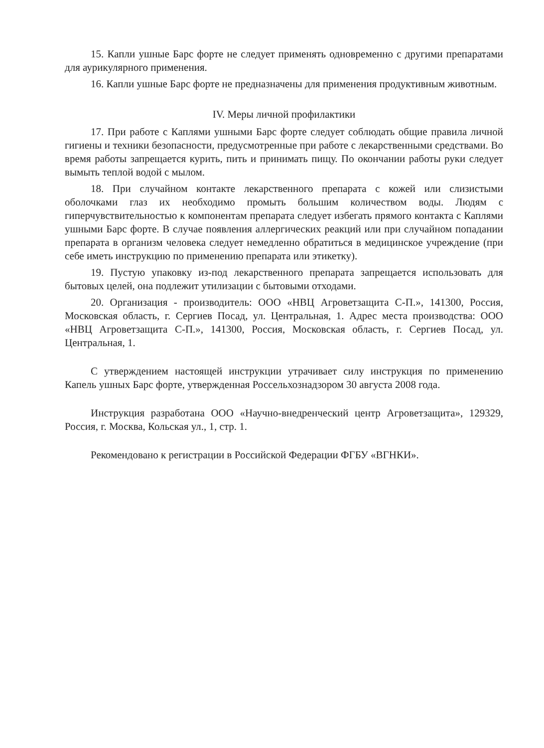15. Капли ушные Барс форте не следует применять одновременно с другими препаратами для аурикулярного применения.
16. Капли ушные Барс форте не предназначены для применения продуктивным животным.
IV. Меры личной профилактики
17. При работе с Каплями ушными Барс форте следует соблюдать общие правила личной гигиены и техники безопасности, предусмотренные при работе с лекарственными средствами. Во время работы запрещается курить, пить и принимать пищу. По окончании работы руки следует вымыть теплой водой с мылом.
18. При случайном контакте лекарственного препарата с кожей или слизистыми оболочками глаз их необходимо промыть большим количеством воды. Людям с гиперчувствительностью к компонентам препарата следует избегать прямого контакта с Каплями ушными Барс форте. В случае появления аллергических реакций или при случайном попадании препарата в организм человека следует немедленно обратиться в медицинское учреждение (при себе иметь инструкцию по применению препарата или этикетку).
19. Пустую упаковку из-под лекарственного препарата запрещается использовать для бытовых целей, она подлежит утилизации с бытовыми отходами.
20. Организация - производитель: ООО «НВЦ Агроветзащита С-П.», 141300, Россия, Московская область, г. Сергиев Посад, ул. Центральная, 1. Адрес места производства: ООО «НВЦ Агроветзащита С-П.», 141300, Россия, Московская область, г. Сергиев Посад, ул. Центральная, 1.
С утверждением настоящей инструкции утрачивает силу инструкция по применению Капель ушных Барс форте, утвержденная Россельхознадзором 30 августа 2008 года.
Инструкция разработана ООО «Научно-внедренческий центр Агроветзащита», 129329, Россия, г. Москва, Кольская ул., 1, стр. 1.
Рекомендовано к регистрации в Российской Федерации ФГБУ «ВГНКИ».